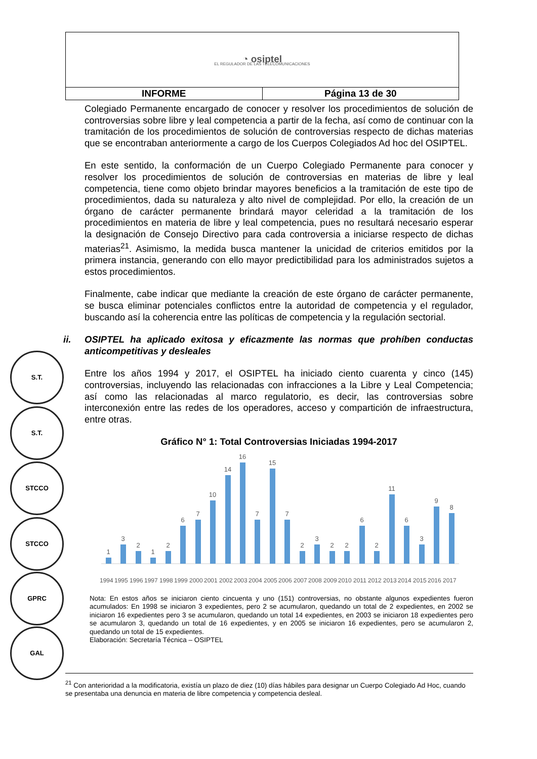| ◔ osiptel EL REGULADOR DE LAS TELECOMUNICACIONES | |
| INFORME | Página 13 de 30 |
S.T.
S.T.
STCCO
STCCO
GPRC
GAL
Colegiado Permanente encargado de conocer y resolver los procedimientos de solución de controversias sobre libre y leal competencia a partir de la fecha, así como de continuar con la tramitación de los procedimientos de solución de controversias respecto de dichas materias que se encontraban anteriormente a cargo de los Cuerpos Colegiados Ad hoc del OSIPTEL.
En este sentido, la conformación de un Cuerpo Colegiado Permanente para conocer y resolver los procedimientos de solución de controversias en materias de libre y leal competencia, tiene como objeto brindar mayores beneficios a la tramitación de este tipo de procedimientos, dada su naturaleza y alto nivel de complejidad. Por ello, la creación de un órgano de carácter permanente brindará mayor celeridad a la tramitación de los procedimientos en materia de libre y leal competencia, pues no resultará necesario esperar la designación de Consejo Directivo para cada controversia a iniciarse respecto de dichas materias<sup>21</sup>. Asimismo, la medida busca mantener la unicidad de criterios emitidos por la primera instancia, generando con ello mayor predictibilidad para los administrados sujetos a estos procedimientos.
Finalmente, cabe indicar que mediante la creación de este órgano de carácter permanente, se busca eliminar potenciales conflictos entre la autoridad de competencia y el regulador, buscando así la coherencia entre las políticas de competencia y la regulación sectorial.
ii. OSIPTEL ha aplicado exitosa y eficazmente las normas que prohíben conductas anticompetitivas y desleales
Entre los años 1994 y 2017, el OSIPTEL ha iniciado ciento cuarenta y cinco (145) controversias, incluyendo las relacionadas con infracciones a la Libre y Leal Competencia; así como las relacionadas al marco regulatorio, es decir, las controversias sobre interconexión entre las redes de los operadores, acceso y compartición de infraestructura, entre otras.
Gráfico N° 1: Total Controversias Iniciadas 1994-2017
1
3
2
1
2
6
7
10
14
16
7
15
7
2
3
2
2
6
2
11
6
3
9
8
1994
1995
1996
1997
1998
1999
2000
2001
2002
2003
2004
2005
2006
2007
2008
2009
2010
2011
2012
2013
2014
2015
2016
2017
Nota: En estos años se iniciaron ciento cincuenta y uno (151) controversias, no obstante algunos expedientes fueron acumulados: En 1998 se iniciaron 3 expedientes, pero 2 se acumularon, quedando un total de 2 expedientes, en 2002 se iniciaron 16 expedientes pero 3 se acumularon, quedando un total 14 expedientes, en 2003 se iniciaron 18 expedientes pero se acumularon 3, quedando un total de 16 expedientes, y en 2005 se iniciaron 16 expedientes, pero se acumularon 2, quedando un total de 15 expedientes.
Elaboración: Secretaría Técnica – OSIPTEL
<sup>21</sup> Con anterioridad a la modificatoria, existía un plazo de diez (10) días hábiles para designar un Cuerpo Colegiado Ad Hoc, cuando se presentaba una denuncia en materia de libre competencia y competencia desleal.